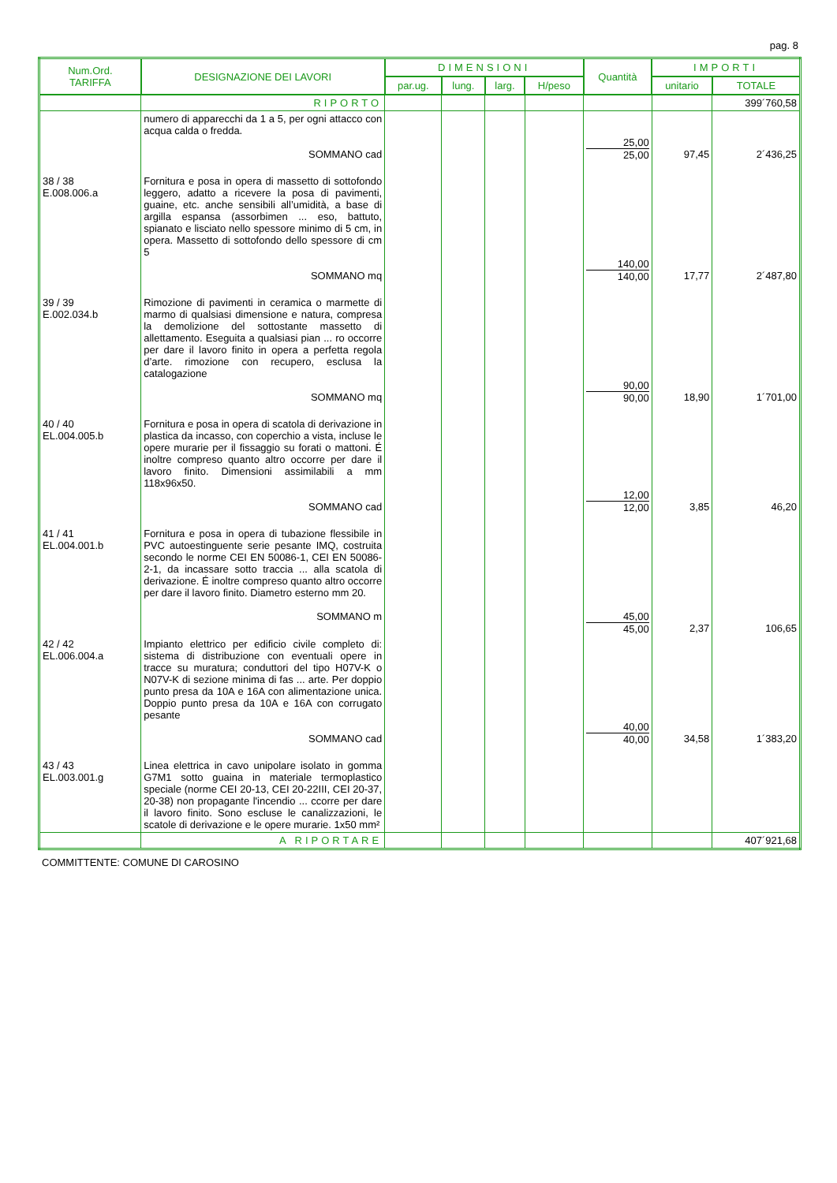pag. 8
| Num.Ord. TARIFFA | DESIGNAZIONE DEI LAVORI | DIMENSIONI | | | | Quantità | IMPORTI | |
| --- | --- | --- | --- | --- | --- | --- | --- | --- |
| | | par.ug. | lung. | larg. | H/peso | | unitario | TOTALE |
| | RIPORTO | | | | | | | 399´760,58 |
| | numero di apparecchi da 1 a 5, per ogni attacco con acqua calda o fredda. SOMMANO cad | | | | | 25,00 25,00 | 97,45 | 2´436,25 |
| 38 / 38 E.008.006.a | Fornitura e posa in opera di massetto di sottofondo leggero, adatto a ricevere la posa di pavimenti, guaine, etc. anche sensibili all’umidità, a base di argilla espansa (assorbimen ... eso, battuto, spianato e lisciato nello spessore minimo di 5 cm, in opera. Massetto di sottofondo dello spessore di cm 5 SOMMANO mq | | | | | 140,00 140,00 | 17,77 | 2´487,80 |
| 39 / 39 E.002.034.b | Rimozione di pavimenti in ceramica o marmette di marmo di qualsiasi dimensione e natura, compresa la demolizione del sottostante massetto di allettamento. Eseguita a qualsiasi pian ... ro occorre per dare il lavoro finito in opera a perfetta regola d’arte. rimozione con recupero, esclusa la catalogazione SOMMANO mq | | | | | 90,00 90,00 | 18,90 | 1´701,00 |
| 40 / 40 EL.004.005.b | Fornitura e posa in opera di scatola di derivazione in plastica da incasso, con coperchio a vista, incluse le opere murarie per il fissaggio su forati o mattoni. É inoltre compreso quanto altro occorre per dare il lavoro finito. Dimensioni assimilabili a mm 118x96x50. SOMMANO cad | | | | | 12,00 12,00 | 3,85 | 46,20 |
| 41 / 41 EL.004.001.b | Fornitura e posa in opera di tubazione flessibile in PVC autoestinguente serie pesante IMQ, costruita secondo le norme CEI EN 50086-1, CEI EN 50086-2-1, da incassare sotto traccia ... alla scatola di derivazione. É inoltre compreso quanto altro occorre per dare il lavoro finito. Diametro esterno mm 20. SOMMANO m | | | | | 45,00 45,00 | 2,37 | 106,65 |
| 42 / 42 EL.006.004.a | Impianto elettrico per edificio civile completo di: sistema di distribuzione con eventuali opere in tracce su muratura; conduttori del tipo H07V-K o N07V-K di sezione minima di fas ... arte. Per doppio punto presa da 10A e 16A con alimentazione unica. Doppio punto presa da 10A e 16A con corrugato pesante SOMMANO cad | | | | | 40,00 40,00 | 34,58 | 1´383,20 |
| 43 / 43 EL.003.001.g | Linea elettrica in cavo unipolare isolato in gomma G7M1 sotto guaina in materiale termoplastico speciale (norme CEI 20-13, CEI 20-22III, CEI 20-37, 20-38) non propagante l'incendio ... ccorre per dare il lavoro finito. Sono escluse le canalizzazioni, le scatole di derivazione e le opere murarie. 1x50 mm² | | | | | | | |
| | A RIPORTARE | | | | | | | 407´921,68 |
COMMITTENTE: COMUNE DI CAROSINO